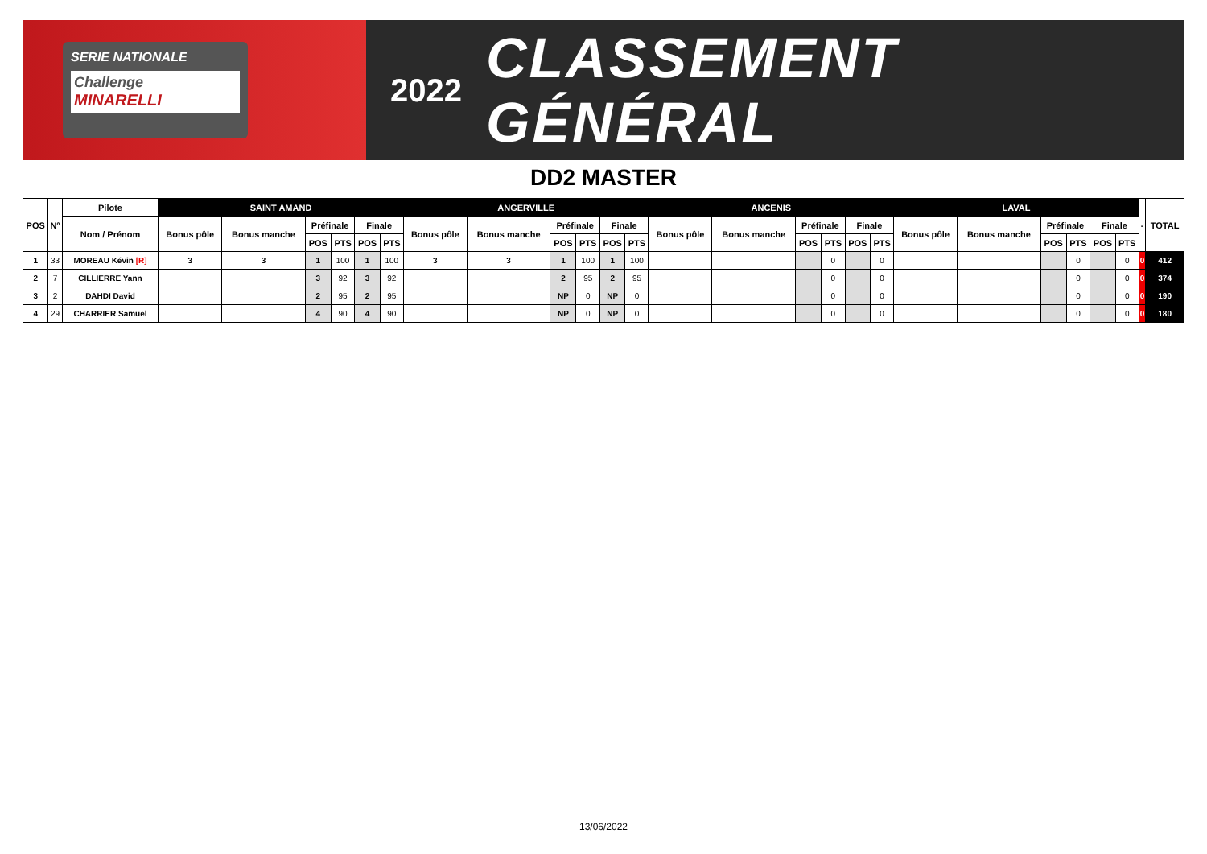SERIE NATIONALE
Challenge
MINARELLI
2022
CLASSEMENT GÉNÉRAL
DD2 MASTER
| POS | N° | Pilote | SAINT AMAND | | | | | | ANGERVILLE | | | | | | ANCENIS | | | | | | LAVAL | | | | | | - | TOTAL |
| --- | --- | --- | --- | --- | --- | --- | --- | --- | --- | --- | --- | --- | --- | --- | --- | --- | --- | --- | --- | --- | --- | --- | --- | --- | --- | --- | --- | --- |
| | | Nom / Prénom | Bonus pôle | Bonus manche | Préfinale | | Finale | | Bonus pôle | Bonus manche | Préfinale | | Finale | | Bonus pôle | Bonus manche | Préfinale | | Finale | | Bonus pôle | Bonus manche | Préfinale | | Finale | | | |
| | | | | | POS | PTS | POS | PTS | | | POS | PTS | POS | PTS | | | POS | PTS | POS | PTS | | | POS | PTS | POS | PTS | | |
| 1 | 33 | MOREAU Kévin [R] | 3 | 3 | 1 | 100 | 1 | 100 | 3 | 3 | 1 | 100 | 1 | 100 | | | | 0 | | 0 | | | | 0 | | 0 | 0 | 412 |
| 2 | 7 | CILLIERRE Yann | | | 3 | 92 | 3 | 92 | | | 2 | 95 | 2 | 95 | | | | 0 | | 0 | | | | 0 | | 0 | 0 | 374 |
| 3 | 2 | DAHDI David | | | 2 | 95 | 2 | 95 | | | NP | 0 | NP | 0 | | | | 0 | | 0 | | | | 0 | | 0 | 0 | 190 |
| 4 | 29 | CHARRIER Samuel | | | 4 | 90 | 4 | 90 | | | NP | 0 | NP | 0 | | | | 0 | | 0 | | | | 0 | | 0 | 0 | 180 |
13/06/2022